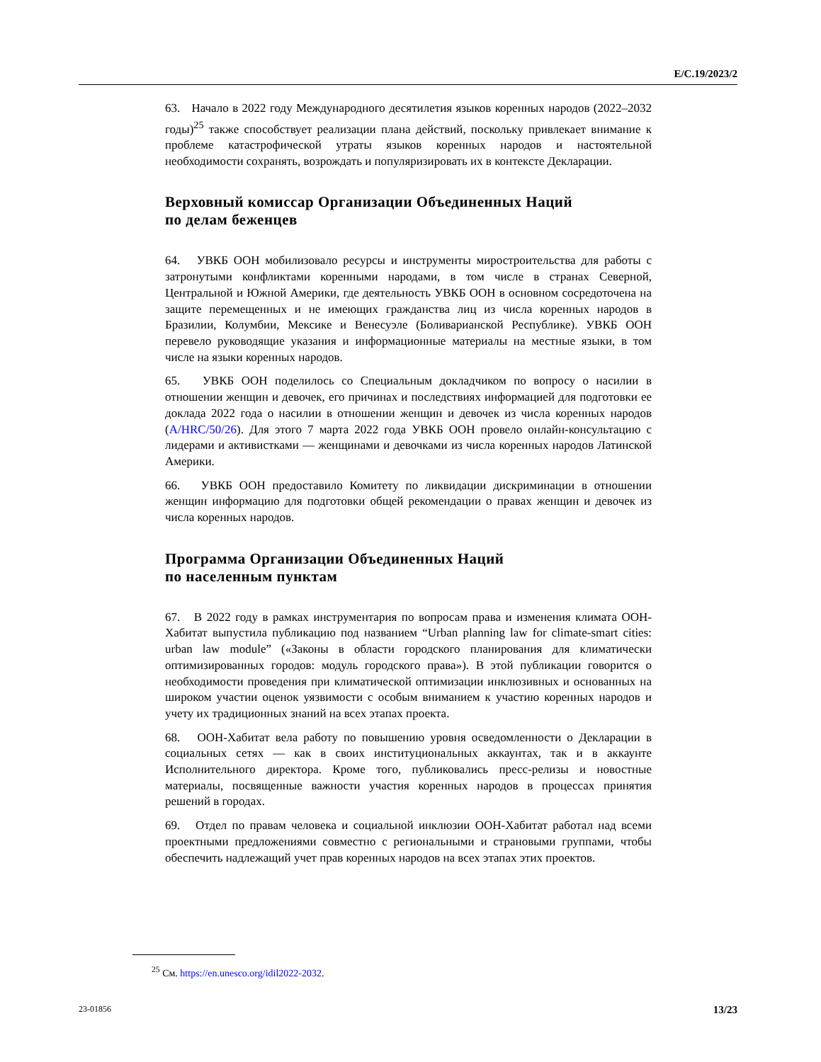E/C.19/2023/2
63. Начало в 2022 году Международного десятилетия языков коренных народов (2022–2032 годы)<sup>25</sup> также способствует реализации плана действий, поскольку привлекает внимание к проблеме катастрофической утраты языков коренных народов и настоятельной необходимости сохранять, возрождать и популяризировать их в контексте Декларации.
Верховный комиссар Организации Объединенных Наций
по делам беженцев
64. УВКБ ООН мобилизовало ресурсы и инструменты миростроительства для работы с затронутыми конфликтами коренными народами, в том числе в странах Северной, Центральной и Южной Америки, где деятельность УВКБ ООН в основном сосредоточена на защите перемещенных и не имеющих гражданства лиц из числа коренных народов в Бразилии, Колумбии, Мексике и Венесуэле (Боливарианской Республике). УВКБ ООН перевело руководящие указания и информационные материалы на местные языки, в том числе на языки коренных народов.
65. УВКБ ООН поделилось со Специальным докладчиком по вопросу о насилии в отношении женщин и девочек, его причинах и последствиях информацией для подготовки ее доклада 2022 года о насилии в отношении женщин и девочек из числа коренных народов (A/HRC/50/26). Для этого 7 марта 2022 года УВКБ ООН провело онлайн-консультацию с лидерами и активистками — женщинами и девочками из числа коренных народов Латинской Америки.
66. УВКБ ООН предоставило Комитету по ликвидации дискриминации в отношении женщин информацию для подготовки общей рекомендации о правах женщин и девочек из числа коренных народов.
Программа Организации Объединенных Наций
по населенным пунктам
67. В 2022 году в рамках инструментария по вопросам права и изменения климата ООН-Хабитат выпустила публикацию под названием “Urban planning law for climate-smart cities: urban law module” («Законы в области городского планирования для климатически оптимизированных городов: модуль городского права»). В этой публикации говорится о необходимости проведения при климатической оптимизации инклюзивных и основанных на широком участии оценок уязвимости с особым вниманием к участию коренных народов и учету их традиционных знаний на всех этапах проекта.
68. ООН-Хабитат вела работу по повышению уровня осведомленности о Декларации в социальных сетях — как в своих институциональных аккаунтах, так и в аккаунте Исполнительного директора. Кроме того, публиковались пресс-релизы и новостные материалы, посвященные важности участия коренных народов в процессах принятия решений в городах.
69. Отдел по правам человека и социальной инклюзии ООН-Хабитат работал над всеми проектными предложениями совместно с региональными и страновыми группами, чтобы обеспечить надлежащий учет прав коренных народов на всех этапах этих проектов.
<sup>25</sup> См. https://en.unesco.org/idil2022-2032.
23-01856 13/23